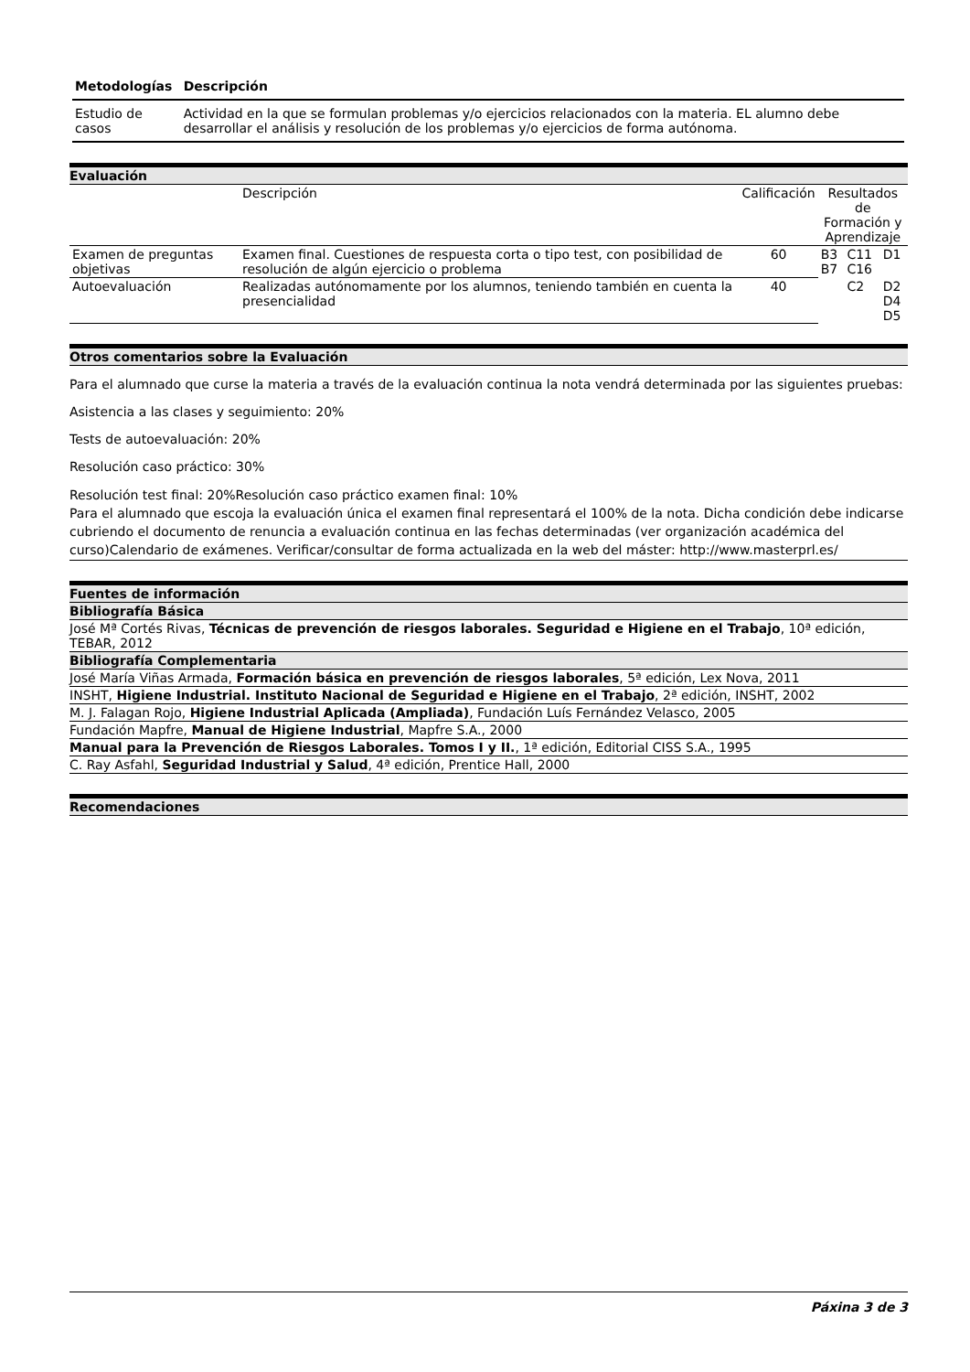| Metodologías | Descripción |
| --- | --- |
| Estudio de casos | Actividad en la que se formulan problemas y/o ejercicios relacionados con la materia. EL alumno debe desarrollar el análisis y resolución de los problemas y/o ejercicios de forma autónoma. |
Evaluación
| | Descripción | Calificación | Resultados de Formación y Aprendizaje | | |
| Examen de preguntas objetivas | Examen final. Cuestiones de respuesta corta o tipo test, con posibilidad de resolución de algún ejercicio o problema | 60 | B3 B7 | C11 C16 | D1 |
| Autoevaluación | Realizadas autónomamente por los alumnos, teniendo también en cuenta la presencialidad | 40 | | C2 | D2 D4 D5 |
Otros comentarios sobre la Evaluación
Para el alumnado que curse la materia a través de la evaluación continua la nota vendrá determinada por las siguientes pruebas:
Asistencia a las clases y seguimiento: 20%
Tests de autoevaluación: 20%
Resolución caso práctico: 30%
Resolución test final: 20%Resolución caso práctico examen final: 10%
Para el alumnado que escoja la evaluación única el examen final representará el 100% de la nota. Dicha condición debe indicarse cubriendo el documento de renuncia a evaluación continua en las fechas determinadas (ver organización académica del curso)Calendario de exámenes. Verificar/consultar de forma actualizada en la web del máster: http://www.masterprl.es/
Fuentes de información
Bibliografía Básica
José Mª Cortés Rivas, Técnicas de prevención de riesgos laborales. Seguridad e Higiene en el Trabajo, 10ª edición, TEBAR, 2012
Bibliografía Complementaria
José María Viñas Armada, Formación básica en prevención de riesgos laborales, 5ª edición, Lex Nova, 2011
INSHT, Higiene Industrial. Instituto Nacional de Seguridad e Higiene en el Trabajo, 2ª edición, INSHT, 2002
M. J. Falagan Rojo, Higiene Industrial Aplicada (Ampliada), Fundación Luís Fernández Velasco, 2005
Fundación Mapfre, Manual de Higiene Industrial, Mapfre S.A., 2000
Manual para la Prevención de Riesgos Laborales. Tomos I y II., 1ª edición, Editorial CISS S.A., 1995
C. Ray Asfahl, Seguridad Industrial y Salud, 4ª edición, Prentice Hall, 2000
Recomendaciones
Páxina 3 de 3